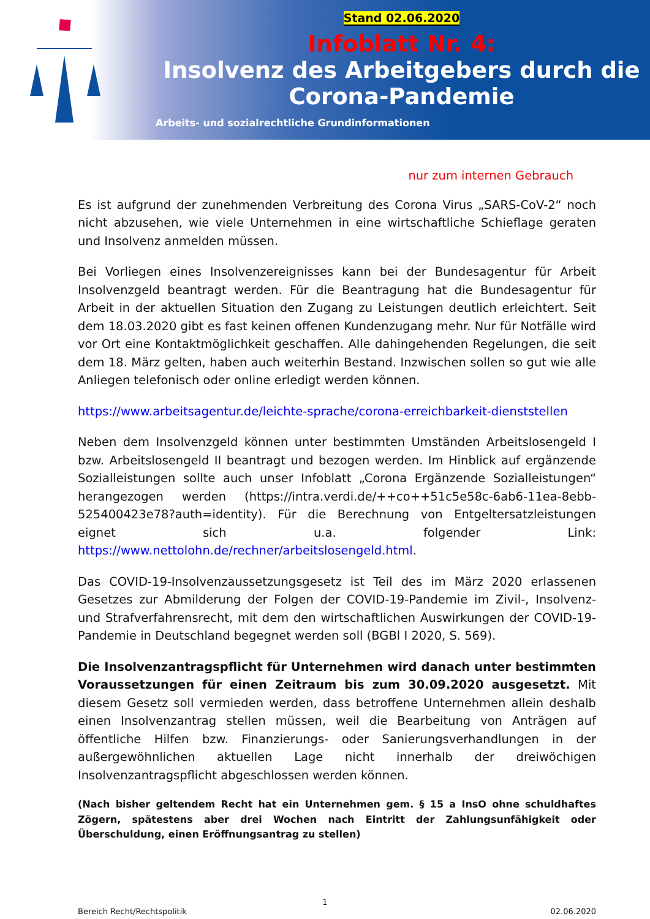Stand 02.06.2020
Infoblatt Nr. 4:
Insolvenz des Arbeitgebers durch die Corona-Pandemie
Arbeits- und sozialrechtliche Grundinformationen
nur zum internen Gebrauch
Es ist aufgrund der zunehmenden Verbreitung des Corona Virus „SARS-CoV-2“ noch nicht abzusehen, wie viele Unternehmen in eine wirtschaftliche Schieflage geraten und Insolvenz anmelden müssen.
Bei Vorliegen eines Insolvenzereignisses kann bei der Bundesagentur für Arbeit Insolvenzgeld beantragt werden. Für die Beantragung hat die Bundesagentur für Arbeit in der aktuellen Situation den Zugang zu Leistungen deutlich erleichtert. Seit dem 18.03.2020 gibt es fast keinen offenen Kundenzugang mehr. Nur für Notfälle wird vor Ort eine Kontaktmöglichkeit geschaffen. Alle dahingehenden Regelungen, die seit dem 18. März gelten, haben auch weiterhin Bestand. Inzwischen sollen so gut wie alle Anliegen telefonisch oder online erledigt werden können.
https://www.arbeitsagentur.de/leichte-sprache/corona-erreichbarkeit-dienststellen
Neben dem Insolvenzgeld können unter bestimmten Umständen Arbeitslosengeld I bzw. Arbeitslosengeld II beantragt und bezogen werden. Im Hinblick auf ergänzende Sozialleistungen sollte auch unser Infoblatt „Corona Ergänzende Sozialleistungen“ herangezogen werden (https://intra.verdi.de/++co++51c5e58c-6ab6-11ea-8ebb-525400423e78?auth=identity). Für die Berechnung von Entgeltersatzleistungen eignet sich u.a. folgender Link: https://www.nettolohn.de/rechner/arbeitslosengeld.html.
Das COVID-19-Insolvenzaussetzungsgesetz ist Teil des im März 2020 erlassenen Gesetzes zur Abmilderung der Folgen der COVID-19-Pandemie im Zivil-, Insolvenz- und Strafverfahrensrecht, mit dem den wirtschaftlichen Auswirkungen der COVID-19-Pandemie in Deutschland begegnet werden soll (BGBl I 2020, S. 569).
Die Insolvenzantragspflicht für Unternehmen wird danach unter bestimmten Voraussetzungen für einen Zeitraum bis zum 30.09.2020 ausgesetzt. Mit diesem Gesetz soll vermieden werden, dass betroffene Unternehmen allein deshalb einen Insolvenzantrag stellen müssen, weil die Bearbeitung von Anträgen auf öffentliche Hilfen bzw. Finanzierungs- oder Sanierungsverhandlungen in der außergewöhnlichen aktuellen Lage nicht innerhalb der dreiwöchigen Insolvenzantragspflicht abgeschlossen werden können.
(Nach bisher geltendem Recht hat ein Unternehmen gem. § 15 a InsO ohne schuldhaftes Zögern, spätestens aber drei Wochen nach Eintritt der Zahlungsunfähigkeit oder Überschuldung, einen Eröffnungsantrag zu stellen)
1
Bereich Recht/Rechtspolitik 02.06.2020